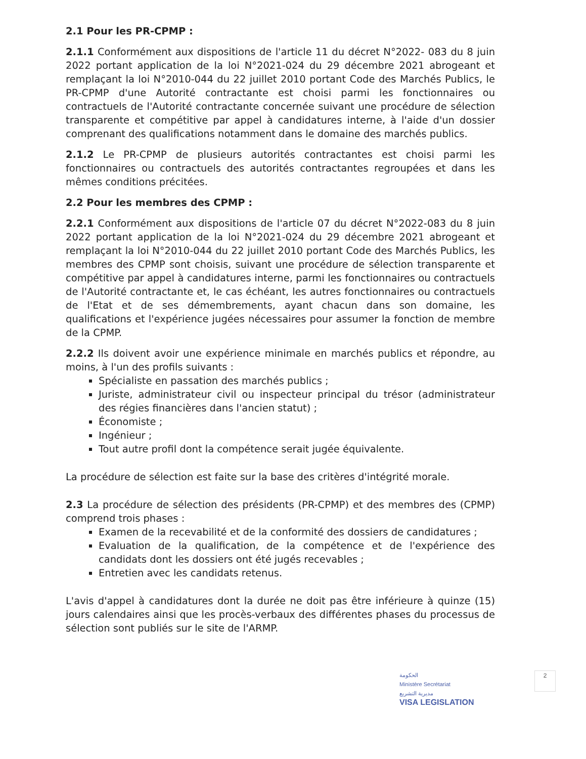2.1 Pour les PR-CPMP :
2.1.1 Conformément aux dispositions de l'article 11 du décret N°2022- 083 du 8 juin 2022 portant application de la loi N°2021-024 du 29 décembre 2021 abrogeant et remplaçant la loi N°2010-044 du 22 juillet 2010 portant Code des Marchés Publics, le PR-CPMP d'une Autorité contractante est choisi parmi les fonctionnaires ou contractuels de l'Autorité contractante concernée suivant une procédure de sélection transparente et compétitive par appel à candidatures interne, à l'aide d'un dossier comprenant des qualifications notamment dans le domaine des marchés publics.
2.1.2 Le PR-CPMP de plusieurs autorités contractantes est choisi parmi les fonctionnaires ou contractuels des autorités contractantes regroupées et dans les mêmes conditions précitées.
2.2 Pour les membres des CPMP :
2.2.1 Conformément aux dispositions de l'article 07 du décret N°2022-083 du 8 juin 2022 portant application de la loi N°2021-024 du 29 décembre 2021 abrogeant et remplaçant la loi N°2010-044 du 22 juillet 2010 portant Code des Marchés Publics, les membres des CPMP sont choisis, suivant une procédure de sélection transparente et compétitive par appel à candidatures interne, parmi les fonctionnaires ou contractuels de l'Autorité contractante et, le cas échéant, les autres fonctionnaires ou contractuels de l'Etat et de ses démembrements, ayant chacun dans son domaine, les qualifications et l'expérience jugées nécessaires pour assumer la fonction de membre de la CPMP.
2.2.2 Ils doivent avoir une expérience minimale en marchés publics et répondre, au moins, à l'un des profils suivants :
Spécialiste en passation des marchés publics ;
Juriste, administrateur civil ou inspecteur principal du trésor (administrateur des régies financières dans l'ancien statut) ;
Économiste ;
Ingénieur ;
Tout autre profil dont la compétence serait jugée équivalente.
La procédure de sélection est faite sur la base des critères d'intégrité morale.
2.3 La procédure de sélection des présidents (PR-CPMP) et des membres des (CPMP) comprend trois phases :
Examen de la recevabilité et de la conformité des dossiers de candidatures ;
Evaluation de la qualification, de la compétence et de l'expérience des candidats dont les dossiers ont été jugés recevables ;
Entretien avec les candidats retenus.
L'avis d'appel à candidatures dont la durée ne doit pas être inférieure à quinze (15) jours calendaires ainsi que les procès-verbaux des différentes phases du processus de sélection sont publiés sur le site de l'ARMP.
2 الحكومة
Ministère Secrétariat
مديرية التشريع
VISA LEGISLATION